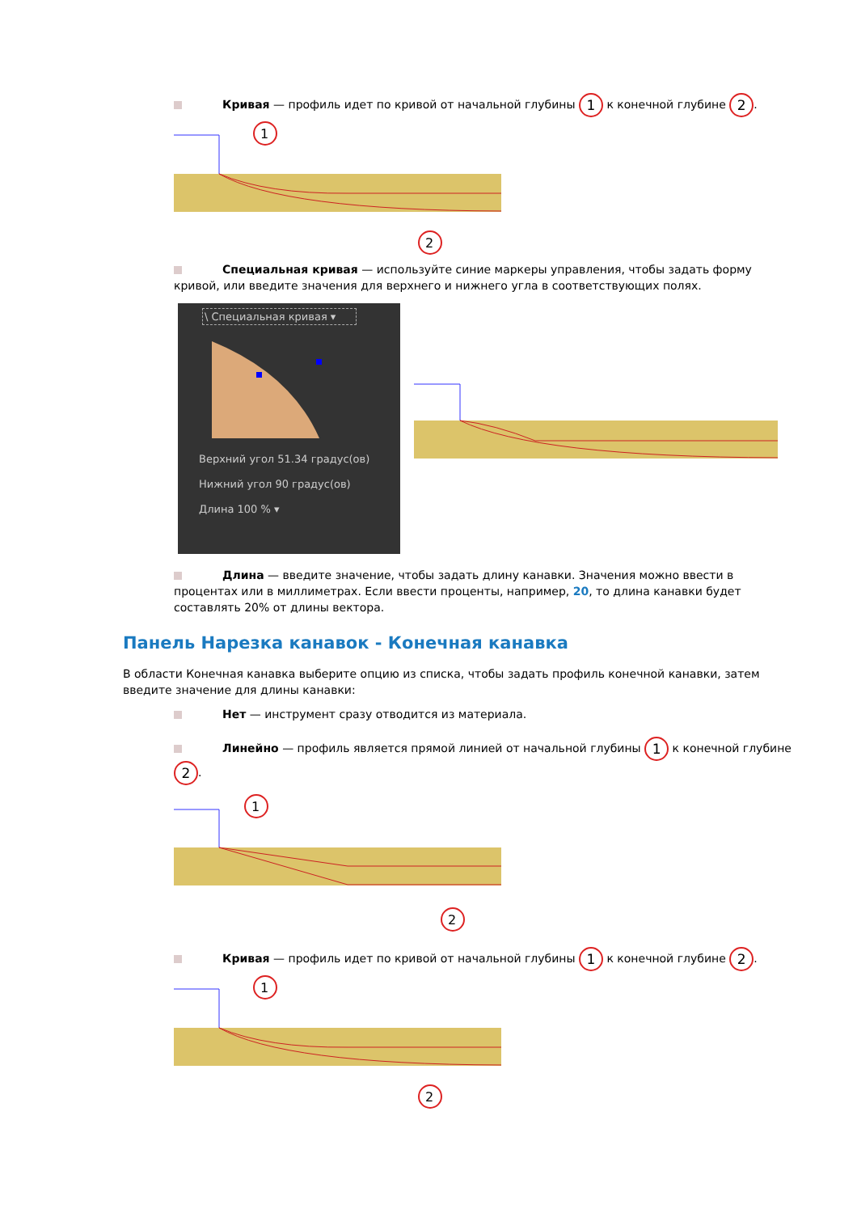Кривая — профиль идет по кривой от начальной глубины 1 к конечной глубине 2.
1
2
Специальная кривая — используйте синие маркеры управления, чтобы задать форму кривой, или введите значения для верхнего и нижнего угла в соответствующих полях.
\ Специальная кривая ▾
Верхний угол 51.34 градус(ов)
Нижний угол 90 градус(ов)
Длина 100 % ▾
Длина — введите значение, чтобы задать длину канавки. Значения можно ввести в процентах или в миллиметрах. Если ввести проценты, например, 20, то длина канавки будет составлять 20% от длины вектора.
Панель Нарезка канавок - Конечная канавка
В области Конечная канавка выберите опцию из списка, чтобы задать профиль конечной канавки, затем введите значение для длины канавки:
Нет — инструмент сразу отводится из материала.
Линейно — профиль является прямой линией от начальной глубины 1 к конечной глубине 2.
1
2
Кривая — профиль идет по кривой от начальной глубины 1 к конечной глубине 2.
1
2